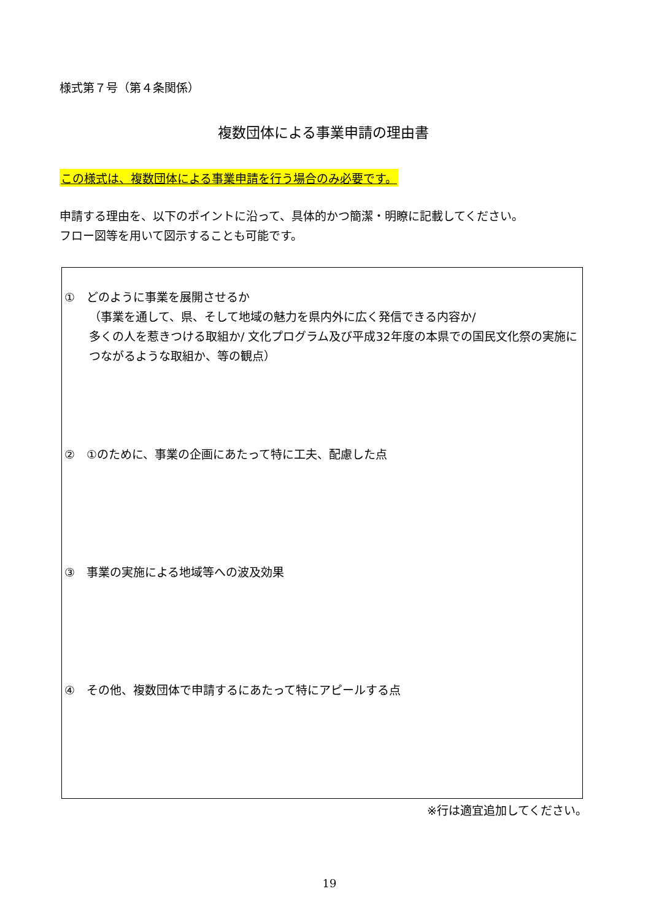様式第７号（第４条関係）
複数団体による事業申請の理由書
この様式は、複数団体による事業申請を行う場合のみ必要です。
申請する理由を、以下のポイントに沿って、具体的かつ簡潔・明瞭に記載してください。
フロー図等を用いて図示することも可能です。
①　どのように事業を展開させるか
（事業を通して、県、そして地域の魅力を県内外に広く発信できる内容か/
多くの人を惹きつける取組か/ 文化プログラム及び平成32年度の本県での国民文化祭の実施につながるような取組か、等の観点）
②　①のために、事業の企画にあたって特に工夫、配慮した点
③　事業の実施による地域等への波及効果
④　その他、複数団体で申請するにあたって特にアピールする点
※行は適宜追加してください。
19